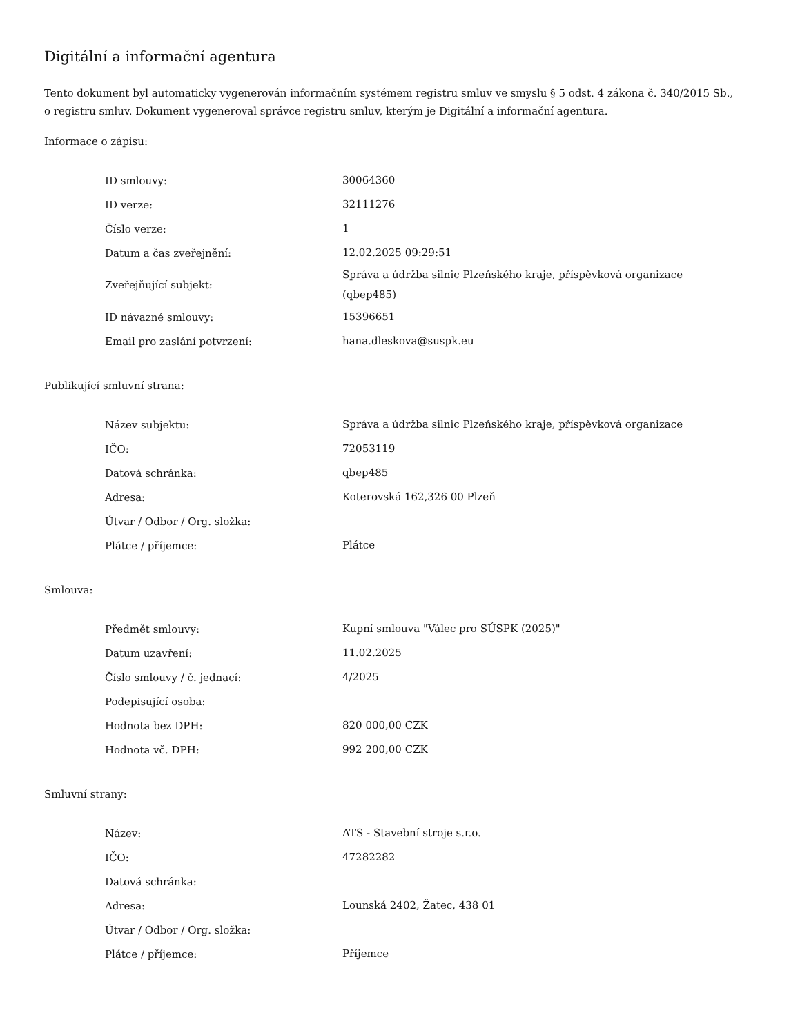Digitální a informační agentura
Tento dokument byl automaticky vygenerován informačním systémem registru smluv ve smyslu § 5 odst. 4 zákona č. 340/2015 Sb., o registru smluv. Dokument vygeneroval správce registru smluv, kterým je Digitální a informační agentura.
Informace o zápisu:
| ID smlouvy: | 30064360 |
| ID verze: | 32111276 |
| Číslo verze: | 1 |
| Datum a čas zveřejnění: | 12.02.2025 09:29:51 |
| Zveřejňující subjekt: | Správa a údržba silnic Plzeňského kraje, příspěvková organizace (qbep485) |
| ID návazné smlouvy: | 15396651 |
| Email pro zaslání potvrzení: | hana.dleskova@suspk.eu |
Publikující smluvní strana:
| Název subjektu: | Správa a údržba silnic Plzeňského kraje, příspěvková organizace |
| IČO: | 72053119 |
| Datová schránka: | qbep485 |
| Adresa: | Koterovská 162,326 00 Plzeň |
| Útvar / Odbor / Org. složka: | |
| Plátce / příjemce: | Plátce |
Smlouva:
| Předmět smlouvy: | Kupní smlouva "Válec pro SÚSPK (2025)" |
| Datum uzavření: | 11.02.2025 |
| Číslo smlouvy / č. jednací: | 4/2025 |
| Podepisující osoba: | |
| Hodnota bez DPH: | 820 000,00 CZK |
| Hodnota vč. DPH: | 992 200,00 CZK |
Smluvní strany:
| Název: | ATS - Stavební stroje s.r.o. |
| IČO: | 47282282 |
| Datová schránka: | |
| Adresa: | Lounská 2402, Žatec, 438 01 |
| Útvar / Odbor / Org. složka: | |
| Plátce / příjemce: | Příjemce |